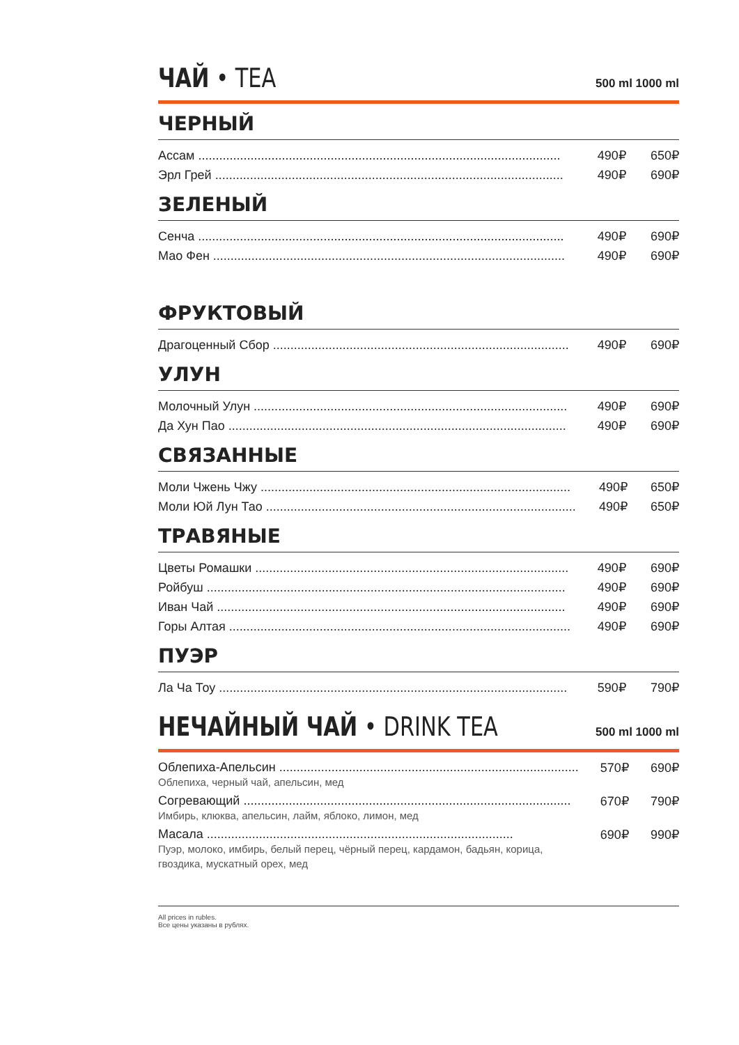ЧАЙ • TEA
500 ml 1000 ml
ЧЕРНЫЙ
| Ассам ........................................................................................................ | 490₽ | 650₽ |
| Эрл Грей .................................................................................................... | 490₽ | 690₽ |
ЗЕЛЕНЫЙ
| Сенча ......................................................................................................... | 490₽ | 690₽ |
| Мао Фен ..................................................................................................... | 490₽ | 690₽ |
ФРУКТОВЫЙ
| Драгоценный Сбор ..................................................................................... | 490₽ | 690₽ |
УЛУН
| Молочный Улун .......................................................................................... | 490₽ | 690₽ |
| Да Хун Пао ................................................................................................. | 490₽ | 690₽ |
СВЯЗАННЫЕ
| Моли Чжень Чжу ......................................................................................... | 490₽ | 650₽ |
| Моли Юй Лун Тао ......................................................................................... | 490₽ | 650₽ |
ТРАВЯНЫЕ
| Цветы Ромашки .......................................................................................... | 490₽ | 690₽ |
| Ройбуш ....................................................................................................... | 490₽ | 690₽ |
| Иван Чай .................................................................................................... | 490₽ | 690₽ |
| Горы Алтая .................................................................................................. | 490₽ | 690₽ |
ПУЭР
| Ла Ча Тоу .................................................................................................... | 590₽ | 790₽ |
НЕЧАЙНЫЙ ЧАЙ • DRINK TEA
500 ml 1000 ml
| Облепиха-Апельсин ...................................................................................... Облепиха, черный чай, апельсин, мед | 570₽ | 690₽ |
| Согревающий .............................................................................................. Имбирь, клюква, апельсин, лайм, яблоко, лимон, мед | 670₽ | 790₽ |
| Масала ........................................................................................ Пуэр, молоко, имбирь, белый перец, чёрный перец, кардамон, бадьян, корица, гвоздика, мускатный орех, мед | 690₽ | 990₽ |
All prices in rubles.
Все цены указаны в рублях.